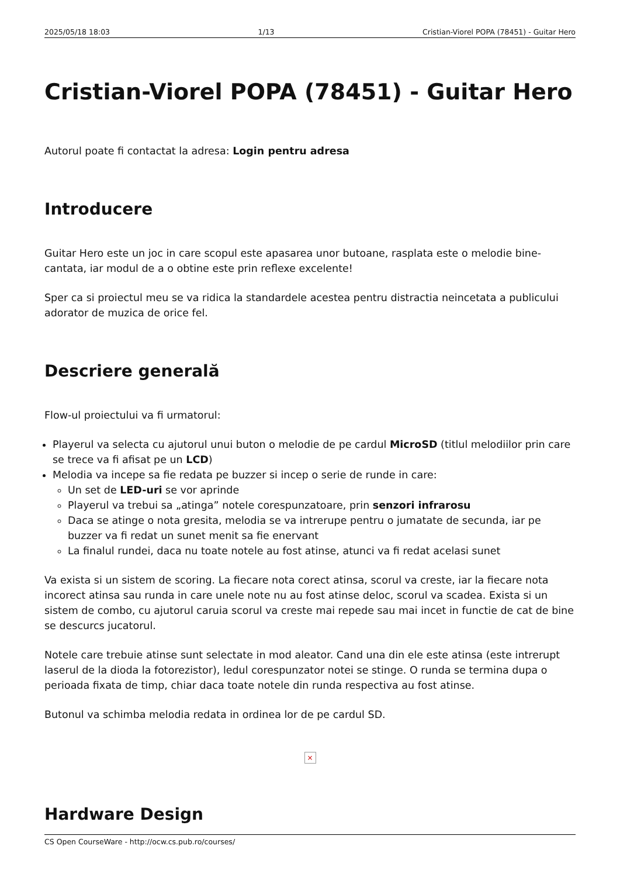2025/05/18 18:03 1/13 Cristian-Viorel POPA (78451) - Guitar Hero
Cristian-Viorel POPA (78451) - Guitar Hero
Autorul poate fi contactat la adresa: Login pentru adresa
Introducere
Guitar Hero este un joc in care scopul este apasarea unor butoane, rasplata este o melodie bine-cantata, iar modul de a o obtine este prin reflexe excelente!
Sper ca si proiectul meu se va ridica la standardele acestea pentru distractia neincetata a publicului adorator de muzica de orice fel.
Descriere generală
Flow-ul proiectului va fi urmatorul:
Playerul va selecta cu ajutorul unui buton o melodie de pe cardul MicroSD (titlul melodiilor prin care se trece va fi afisat pe un LCD)
Melodia va incepe sa fie redata pe buzzer si incep o serie de runde in care:
Un set de LED-uri se vor aprinde
Playerul va trebui sa „atinga” notele corespunzatoare, prin senzori infrarosu
Daca se atinge o nota gresita, melodia se va intrerupe pentru o jumatate de secunda, iar pe buzzer va fi redat un sunet menit sa fie enervant
La finalul rundei, daca nu toate notele au fost atinse, atunci va fi redat acelasi sunet
Va exista si un sistem de scoring. La fiecare nota corect atinsa, scorul va creste, iar la fiecare nota incorect atinsa sau runda in care unele note nu au fost atinse deloc, scorul va scadea. Exista si un sistem de combo, cu ajutorul caruia scorul va creste mai repede sau mai incet in functie de cat de bine se descurcs jucatorul.
Notele care trebuie atinse sunt selectate in mod aleator. Cand una din ele este atinsa (este intrerupt laserul de la dioda la fotorezistor), ledul corespunzator notei se stinge. O runda se termina dupa o perioada fixata de timp, chiar daca toate notele din runda respectiva au fost atinse.
Butonul va schimba melodia redata in ordinea lor de pe cardul SD.
×
Hardware Design
CS Open CourseWare - http://ocw.cs.pub.ro/courses/